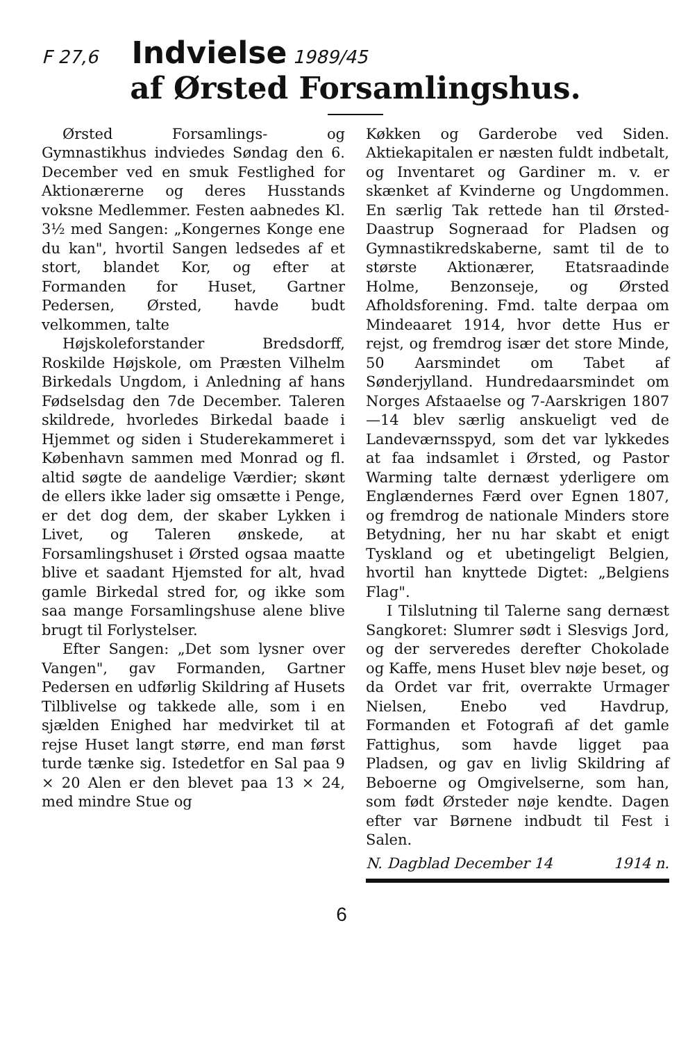F 27,6 Indvielse 1989/45
af Ørsted Forsamlingshus.
Ørsted Forsamlings- og Gymnastikhus indviedes Søndag den 6. December ved en smuk Festlighed for Aktionærerne og deres Husstands voksne Medlemmer. Festen aabnedes Kl. 3½ med Sangen: „Kongernes Konge ene du kan", hvortil Sangen ledsedes af et stort, blandet Kor, og efter at Formanden for Huset, Gartner Pedersen, Ørsted, havde budt velkommen, talte
Højskoleforstander Bredsdorff, Roskilde Højskole, om Præsten Vilhelm Birkedals Ungdom, i Anledning af hans Fødselsdag den 7de December. Taleren skildrede, hvorledes Birkedal baade i Hjemmet og siden i Studerekammeret i København sammen med Monrad og fl. altid søgte de aandelige Værdier; skønt de ellers ikke lader sig omsætte i Penge, er det dog dem, der skaber Lykken i Livet, og Taleren ønskede, at Forsamlingshuset i Ørsted ogsaa maatte blive et saadant Hjemsted for alt, hvad gamle Birkedal stred for, og ikke som saa mange Forsamlingshuse alene blive brugt til Forlystelser.
Efter Sangen: „Det som lysner over Vangen", gav Formanden, Gartner Pedersen en udførlig Skildring af Husets Tilblivelse og takkede alle, som i en sjælden Enighed har medvirket til at rejse Huset langt større, end man først turde tænke sig. Istedetfor en Sal paa 9 × 20 Alen er den blevet paa 13 × 24, med mindre Stue og
Køkken og Garderobe ved Siden. Aktiekapitalen er næsten fuldt indbetalt, og Inventaret og Gardiner m. v. er skænket af Kvinderne og Ungdommen. En særlig Tak rettede han til Ørsted-Daastrup Sogneraad for Pladsen og Gymnastikredskaberne, samt til de to største Aktionærer, Etatsraadinde Holme, Benzonseje, og Ørsted Afholdsforening. Fmd. talte derpaa om Mindeaaret 1914, hvor dette Hus er rejst, og fremdrog især det store Minde, 50 Aarsmindet om Tabet af Sønderjylland. Hundredaarsmindet om Norges Afstaaelse og 7-Aarskrigen 1807—14 blev særlig anskueligt ved de Landeværnsspyd, som det var lykkedes at faa indsamlet i Ørsted, og Pastor Warming talte dernæst yderligere om Englændernes Færd over Egnen 1807, og fremdrog de nationale Minders store Betydning, her nu har skabt et enigt Tyskland og et ubetingeligt Belgien, hvortil han knyttede Digtet: „Belgiens Flag".
I Tilslutning til Talerne sang dernæst Sangkoret: Slumrer sødt i Slesvigs Jord, og der serveredes derefter Chokolade og Kaffe, mens Huset blev nøje beset, og da Ordet var frit, overrakte Urmager Nielsen, Enebo ved Havdrup, Formanden et Fotografi af det gamle Fattighus, som havde ligget paa Pladsen, og gav en livlig Skildring af Beboerne og Omgivelserne, som han, som født Ørsteder nøje kendte. Dagen efter var Børnene indbudt til Fest i Salen.
N. Dagblad December 14 1914 n.
6